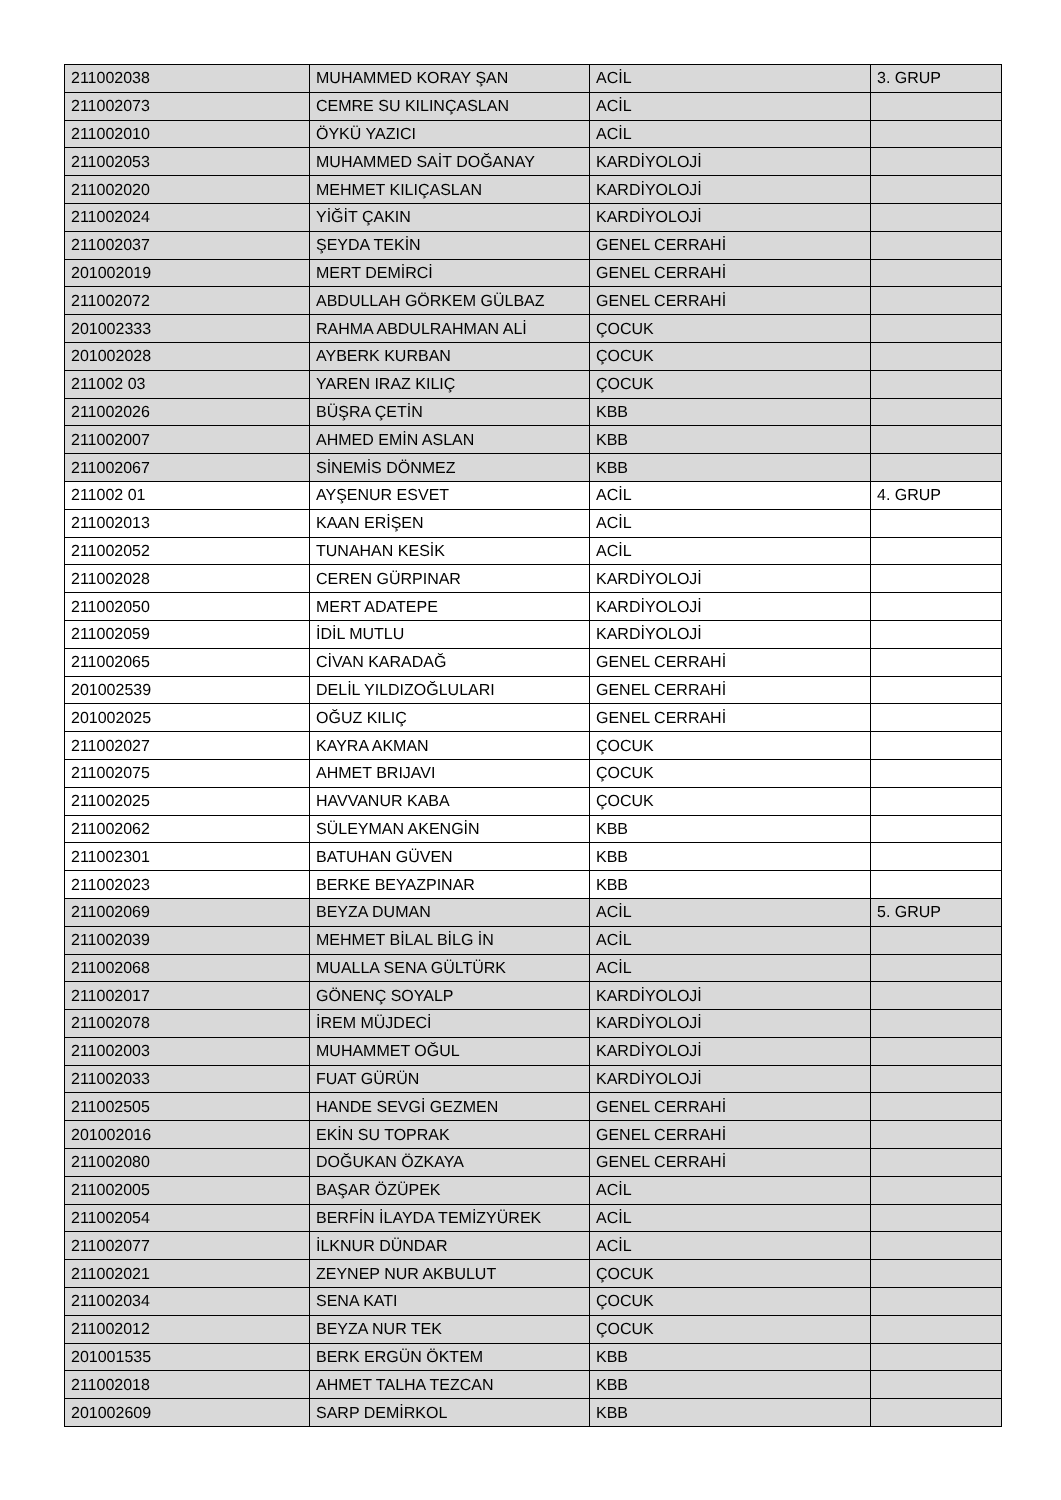| 211002038 | MUHAMMED KORAY ŞAN | ACİL | 3. GRUP |
| 211002073 | CEMRE SU KILINÇASLAN | ACİL | |
| 211002010 | ÖYKÜ YAZICI | ACİL | |
| 211002053 | MUHAMMED SAİT DOĞANAY | KARDİYOLOJİ | |
| 211002020 | MEHMET KILIÇASLAN | KARDİYOLOJİ | |
| 211002024 | YİĞİT ÇAKIN | KARDİYOLOJİ | |
| 211002037 | ŞEYDA TEKİN | GENEL CERRAHİ | |
| 201002019 | MERT DEMİRCİ | GENEL CERRAHİ | |
| 211002072 | ABDULLAH GÖRKEM GÜLBAZ | GENEL CERRAHİ | |
| 201002333 | RAHMA ABDULRAHMAN ALİ | ÇOCUK | |
| 201002028 | AYBERK KURBAN | ÇOCUK | |
| 211002 03 | YAREN IRAZ KILIÇ | ÇOCUK | |
| 211002026 | BÜŞRA ÇETİN | KBB | |
| 211002007 | AHMED EMİN ASLAN | KBB | |
| 211002067 | SİNEMİS DÖNMEZ | KBB | |
| 211002 01 | AYŞENUR ESVET | ACİL | 4. GRUP |
| 211002013 | KAAN ERİŞEN | ACİL | |
| 211002052 | TUNAHAN KESİK | ACİL | |
| 211002028 | CEREN GÜRPINAR | KARDİYOLOJİ | |
| 211002050 | MERT ADATEPE | KARDİYOLOJİ | |
| 211002059 | İDİL MUTLU | KARDİYOLOJİ | |
| 211002065 | CİVAN KARADAĞ | GENEL CERRAHİ | |
| 201002539 | DELİL YILDIZOĞLULARI | GENEL CERRAHİ | |
| 201002025 | OĞUZ KILIÇ | GENEL CERRAHİ | |
| 211002027 | KAYRA AKMAN | ÇOCUK | |
| 211002075 | AHMET BRIJAVI | ÇOCUK | |
| 211002025 | HAVVANUR KABA | ÇOCUK | |
| 211002062 | SÜLEYMAN AKENGİN | KBB | |
| 211002301 | BATUHAN GÜVEN | KBB | |
| 211002023 | BERKE BEYAZPINAR | KBB | |
| 211002069 | BEYZA DUMAN | ACİL | 5. GRUP |
| 211002039 | MEHMET BİLAL BİLG İN | ACİL | |
| 211002068 | MUALLA SENA GÜLTÜRK | ACİL | |
| 211002017 | GÖNENÇ SOYALP | KARDİYOLOJİ | |
| 211002078 | İREM MÜJDECİ | KARDİYOLOJİ | |
| 211002003 | MUHAMMET OĞUL | KARDİYOLOJİ | |
| 211002033 | FUAT GÜRÜN | KARDİYOLOJİ | |
| 211002505 | HANDE SEVGİ GEZMEN | GENEL CERRAHİ | |
| 201002016 | EKİN SU TOPRAK | GENEL CERRAHİ | |
| 211002080 | DOĞUKAN ÖZKAYA | GENEL CERRAHİ | |
| 211002005 | BAŞAR ÖZÜPEK | ACİL | |
| 211002054 | BERFİN İLAYDA TEMİZYÜREK | ACİL | |
| 211002077 | İLKNUR DÜNDAR | ACİL | |
| 211002021 | ZEYNEP NUR AKBULUT | ÇOCUK | |
| 211002034 | SENA KATI | ÇOCUK | |
| 211002012 | BEYZA NUR TEK | ÇOCUK | |
| 201001535 | BERK ERGÜN ÖKTEM | KBB | |
| 211002018 | AHMET TALHA TEZCAN | KBB | |
| 201002609 | SARP DEMİRKOL | KBB | |